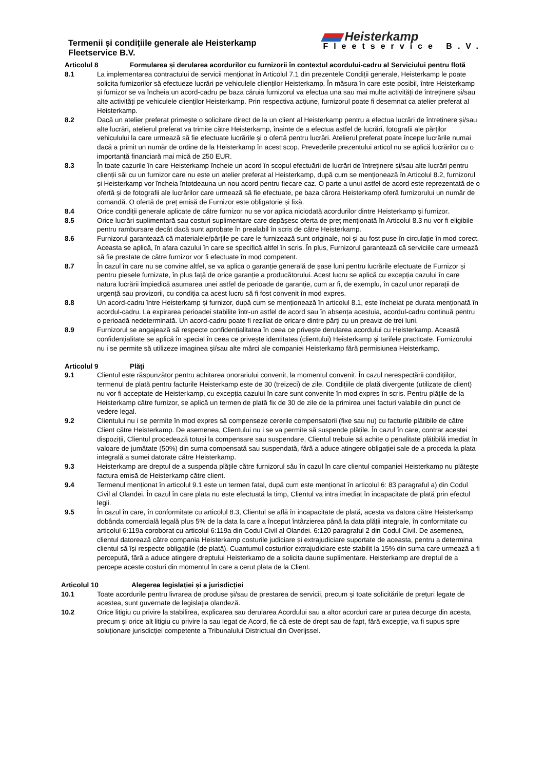Termenii și condițiile generale ale Heisterkamp
Fleetservice B.V.
Heisterkamp
Fleetservice B.V.
Articolul 8 Formularea și derularea acordurilor cu furnizorii în contextul acordului-cadru al Serviciului pentru flotă
8.1 La implementarea contractului de servicii menționat în Articolul 7.1 din prezentele Condiții generale, Heisterkamp le poate solicita furnizorilor să efectueze lucrări pe vehiculele clienților Heisterkamp. În măsura în care este posibil, între Heisterkamp și furnizor se va încheia un acord-cadru pe baza căruia furnizorul va efectua una sau mai multe activități de întreținere și/sau alte activități pe vehiculele clienților Heisterkamp. Prin respectiva acțiune, furnizorul poate fi desemnat ca atelier preferat al Heisterkamp.
8.2 Dacă un atelier preferat primește o solicitare direct de la un client al Heisterkamp pentru a efectua lucrări de întreținere și/sau alte lucrări, atelierul preferat va trimite către Heisterkamp, înainte de a efectua astfel de lucrări, fotografii ale părților vehiculului la care urmează să fie efectuate lucrările și o ofertă pentru lucrări. Atelierul preferat poate începe lucrările numai dacă a primit un număr de ordine de la Heisterkamp în acest scop. Prevederile prezentului articol nu se aplică lucrărilor cu o importanță financiară mai mică de 250 EUR.
8.3 În toate cazurile în care Heisterkamp încheie un acord în scopul efectuării de lucrări de întreținere și/sau alte lucrări pentru clienții săi cu un furnizor care nu este un atelier preferat al Heisterkamp, după cum se menționează în Articolul 8.2, furnizorul și Heisterkamp vor încheia întotdeauna un nou acord pentru fiecare caz. O parte a unui astfel de acord este reprezentată de o ofertă și de fotografii ale lucrărilor care urmează să fie efectuate, pe baza cărora Heisterkamp oferă furnizorului un număr de comandă. O ofertă de preț emisă de Furnizor este obligatorie și fixă.
8.4 Orice condiții generale aplicate de către furnizor nu se vor aplica niciodată acordurilor dintre Heisterkamp și furnizor.
8.5 Orice lucrări suplimentară sau costuri suplimentare care depășesc oferta de preț menționată în Articolul 8.3 nu vor fi eligibile pentru rambursare decât dacă sunt aprobate în prealabil în scris de către Heisterkamp.
8.6 Furnizorul garantează că materialele/părțile pe care le furnizează sunt originale, noi și au fost puse în circulație în mod corect. Aceasta se aplică, în afara cazului în care se specifică altfel în scris. În plus, Furnizorul garantează că serviciile care urmează să fie prestate de către furnizor vor fi efectuate în mod competent.
8.7 În cazul în care nu se convine altfel, se va aplica o garanție generală de șase luni pentru lucrările efectuate de Furnizor și pentru piesele furnizate, în plus față de orice garanție a producătorului. Acest lucru se aplică cu excepția cazului în care natura lucrării împiedică asumarea unei astfel de perioade de garanție, cum ar fi, de exemplu, în cazul unor reparații de urgență sau provizorii, cu condiția ca acest lucru să fi fost convenit în mod expres.
8.8 Un acord-cadru între Heisterkamp și furnizor, după cum se menționează în articolul 8.1, este încheiat pe durata menționată în acordul-cadru. La expirarea perioadei stabilite într-un astfel de acord sau în absența acestuia, acordul-cadru continuă pentru o perioadă nedeterminată. Un acord-cadru poate fi reziliat de oricare dintre părți cu un preaviz de trei luni.
8.9 Furnizorul se angajează să respecte confidențialitatea în ceea ce privește derularea acordului cu Heisterkamp. Această confidențialitate se aplică în special în ceea ce privește identitatea (clientului) Heisterkamp și tarifele practicate. Furnizorului nu i se permite să utilizeze imaginea și/sau alte mărci ale companiei Heisterkamp fără permisiunea Heisterkamp.
Articolul 9 Plăți
9.1 Clientul este răspunzător pentru achitarea onorariului convenit, la momentul convenit. În cazul nerespectării condițiilor, termenul de plată pentru facturile Heisterkamp este de 30 (treizeci) de zile. Condițiile de plată divergente (utilizate de client) nu vor fi acceptate de Heisterkamp, cu excepția cazului în care sunt convenite în mod expres în scris. Pentru plățile de la Heisterkamp către furnizor, se aplică un termen de plată fix de 30 de zile de la primirea unei facturi valabile din punct de vedere legal.
9.2 Clientului nu i se permite în mod expres să compenseze cererile compensatorii (fixe sau nu) cu facturile plătibile de către Client către Heisterkamp. De asemenea, Clientului nu i se va permite să suspende plățile. În cazul în care, contrar acestei dispoziții, Clientul procedează totuși la compensare sau suspendare, Clientul trebuie să achite o penalitate plătibilă imediat în valoare de jumătate (50%) din suma compensată sau suspendată, fără a aduce atingere obligației sale de a proceda la plata integrală a sumei datorate către Heisterkamp.
9.3 Heisterkamp are dreptul de a suspenda plățile către furnizorul său în cazul în care clientul companiei Heisterkamp nu plătește factura emisă de Heisterkamp către client.
9.4 Termenul menționat în articolul 9.1 este un termen fatal, după cum este menționat în articolul 6: 83 paragraful a) din Codul Civil al Olandei. În cazul în care plata nu este efectuată la timp, Clientul va intra imediat în incapacitate de plată prin efectul legii.
9.5 În cazul în care, în conformitate cu articolul 8.3, Clientul se află în incapacitate de plată, acesta va datora către Heisterkamp dobânda comercială legală plus 5% de la data la care a început întârzierea până la data plății integrale, în conformitate cu articolul 6:119a coroborat cu articolul 6:119a din Codul Civil al Olandei. 6:120 paragraful 2 din Codul Civil. De asemenea, clientul datorează către compania Heisterkamp costurile judiciare și extrajudiciare suportate de aceasta, pentru a determina clientul să își respecte obligațiile (de plată). Cuantumul costurilor extrajudiciare este stabilit la 15% din suma care urmează a fi percepută, fără a aduce atingere dreptului Heisterkamp de a solicita daune suplimentare. Heisterkamp are dreptul de a percepe aceste costuri din momentul în care a cerut plata de la Client.
Articolul 10 Alegerea legislației și a jurisdicției
10.1 Toate acordurile pentru livrarea de produse și/sau de prestarea de servicii, precum și toate solicitările de prețuri legate de acestea, sunt guvernate de legislația olandeză.
10.2 Orice litigiu cu privire la stabilirea, explicarea sau derularea Acordului sau a altor acorduri care ar putea decurge din acesta, precum și orice alt litigiu cu privire la sau legat de Acord, fie că este de drept sau de fapt, fără excepție, va fi supus spre soluționare jurisdicției competente a Tribunalului Districtual din Overijssel.